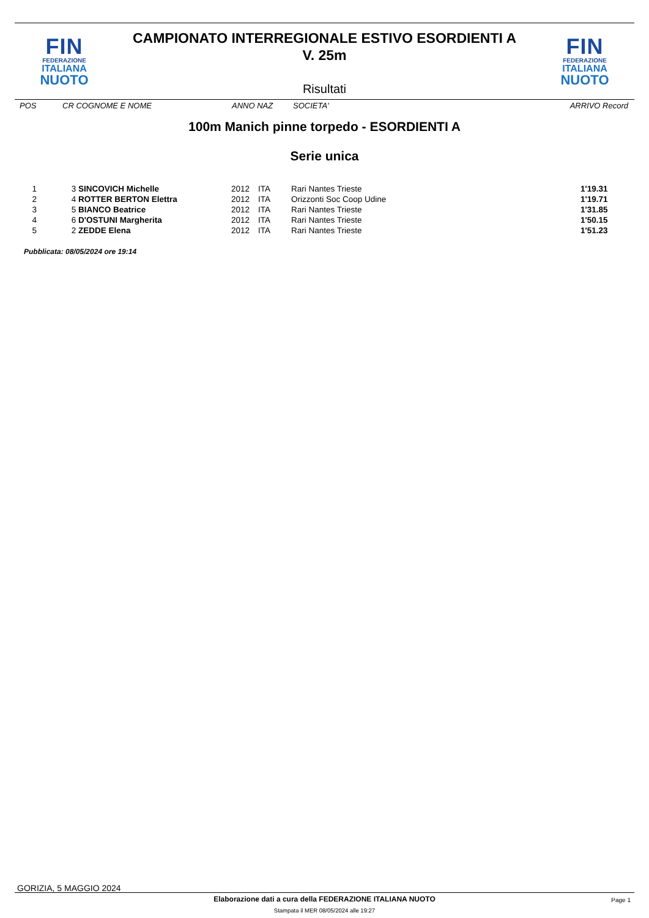FIN
FEDERAZIONE
ITALIANA
NUOTO
FIN
FEDERAZIONE
ITALIANA
NUOTO
CAMPIONATO INTERREGIONALE ESTIVO ESORDIENTI A
V. 25m
Risultati
POS CR COGNOME E NOME ANNO NAZ SOCIETA' ARRIVO Record
100m Manich pinne torpedo - ESORDIENTI A
Serie unica
| 1 | 3 | SINCOVICH Michelle | 2012 | ITA | Rari Nantes Trieste | 1'19.31 |
| 2 | 4 | ROTTER BERTON Elettra | 2012 | ITA | Orizzonti Soc Coop Udine | 1'19.71 |
| 3 | 5 | BIANCO Beatrice | 2012 | ITA | Rari Nantes Trieste | 1'31.85 |
| 4 | 6 | D'OSTUNI Margherita | 2012 | ITA | Rari Nantes Trieste | 1'50.15 |
| 5 | 2 | ZEDDE Elena | 2012 | ITA | Rari Nantes Trieste | 1'51.23 |
Pubblicata: 08/05/2024 ore 19:14
GORIZIA, 5 MAGGIO 2024
Elaborazione dati a cura della FEDERAZIONE ITALIANA NUOTO
Page 1
Stampata il MER 08/05/2024 alle 19:27